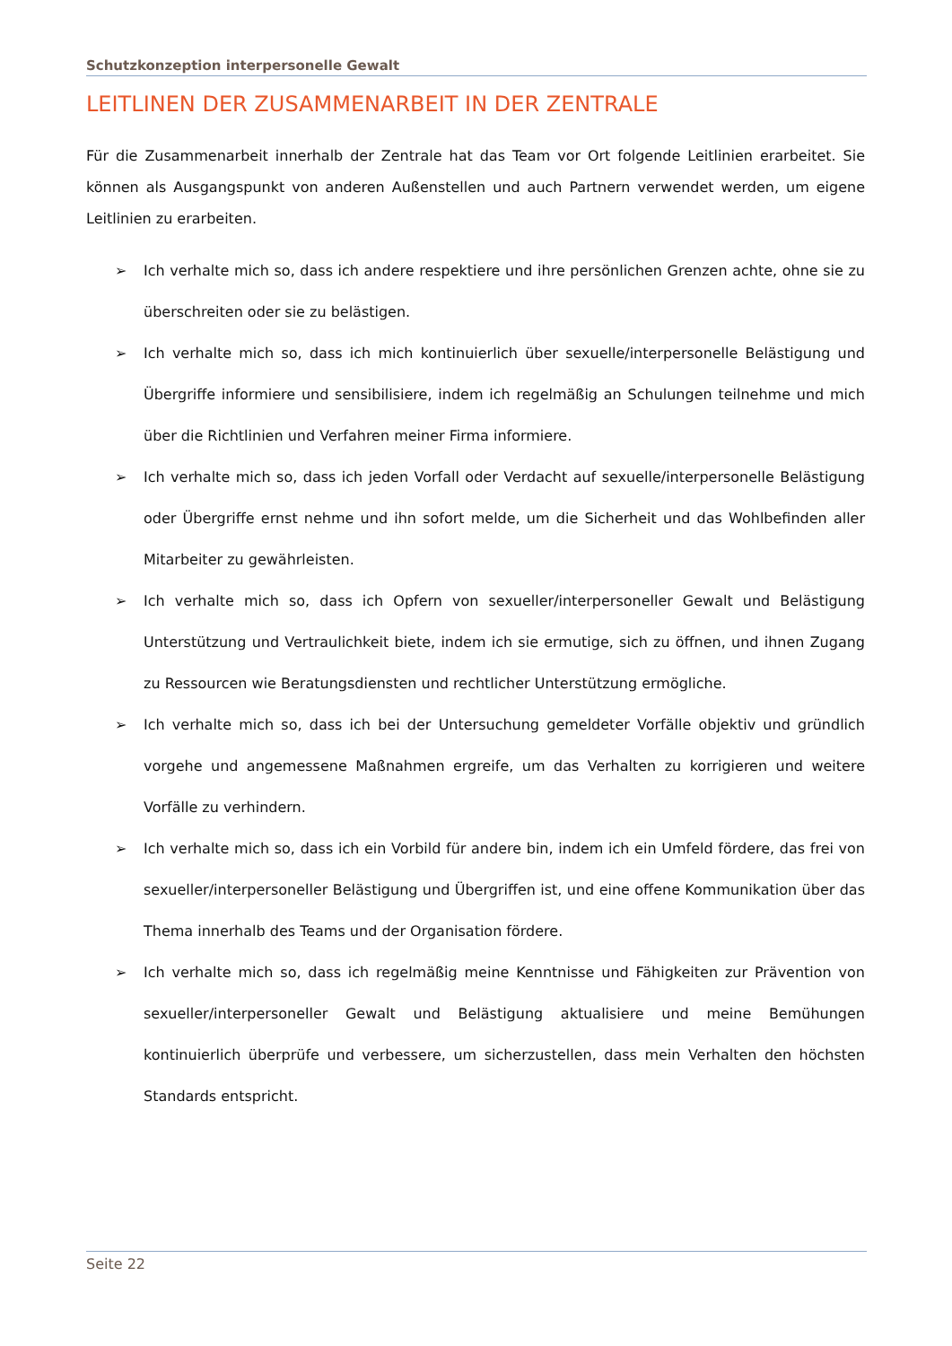Schutzkonzeption interpersonelle Gewalt
LEITLINEN DER ZUSAMMENARBEIT IN DER ZENTRALE
Für die Zusammenarbeit innerhalb der Zentrale hat das Team vor Ort folgende Leitlinien erarbeitet. Sie können als Ausgangspunkt von anderen Außenstellen und auch Partnern verwendet werden, um eigene Leitlinien zu erarbeiten.
➢ Ich verhalte mich so, dass ich andere respektiere und ihre persönlichen Grenzen achte, ohne sie zu überschreiten oder sie zu belästigen.
➢ Ich verhalte mich so, dass ich mich kontinuierlich über sexuelle/interpersonelle Belästigung und Übergriffe informiere und sensibilisiere, indem ich regelmäßig an Schulungen teilnehme und mich über die Richtlinien und Verfahren meiner Firma informiere.
➢ Ich verhalte mich so, dass ich jeden Vorfall oder Verdacht auf sexuelle/interpersonelle Belästigung oder Übergriffe ernst nehme und ihn sofort melde, um die Sicherheit und das Wohlbefinden aller Mitarbeiter zu gewährleisten.
➢ Ich verhalte mich so, dass ich Opfern von sexueller/interpersoneller Gewalt und Belästigung Unterstützung und Vertraulichkeit biete, indem ich sie ermutige, sich zu öffnen, und ihnen Zugang zu Ressourcen wie Beratungsdiensten und rechtlicher Unterstützung ermögliche.
➢ Ich verhalte mich so, dass ich bei der Untersuchung gemeldeter Vorfälle objektiv und gründlich vorgehe und angemessene Maßnahmen ergreife, um das Verhalten zu korrigieren und weitere Vorfälle zu verhindern.
➢ Ich verhalte mich so, dass ich ein Vorbild für andere bin, indem ich ein Umfeld fördere, das frei von sexueller/interpersoneller Belästigung und Übergriffen ist, und eine offene Kommunikation über das Thema innerhalb des Teams und der Organisation fördere.
➢ Ich verhalte mich so, dass ich regelmäßig meine Kenntnisse und Fähigkeiten zur Prävention von sexueller/interpersoneller Gewalt und Belästigung aktualisiere und meine Bemühungen kontinuierlich überprüfe und verbessere, um sicherzustellen, dass mein Verhalten den höchsten Standards entspricht.
Seite 22